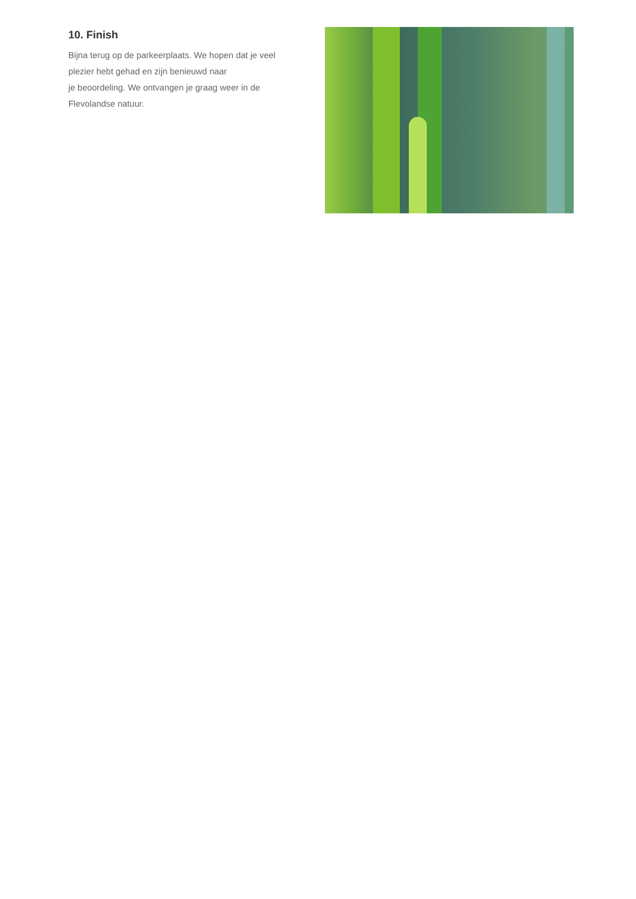10. Finish
Bijna terug op de parkeerplaats. We hopen dat je veel plezier hebt gehad en zijn benieuwd naar
je beoordeling. We ontvangen je graag weer in de Flevolandse natuur.